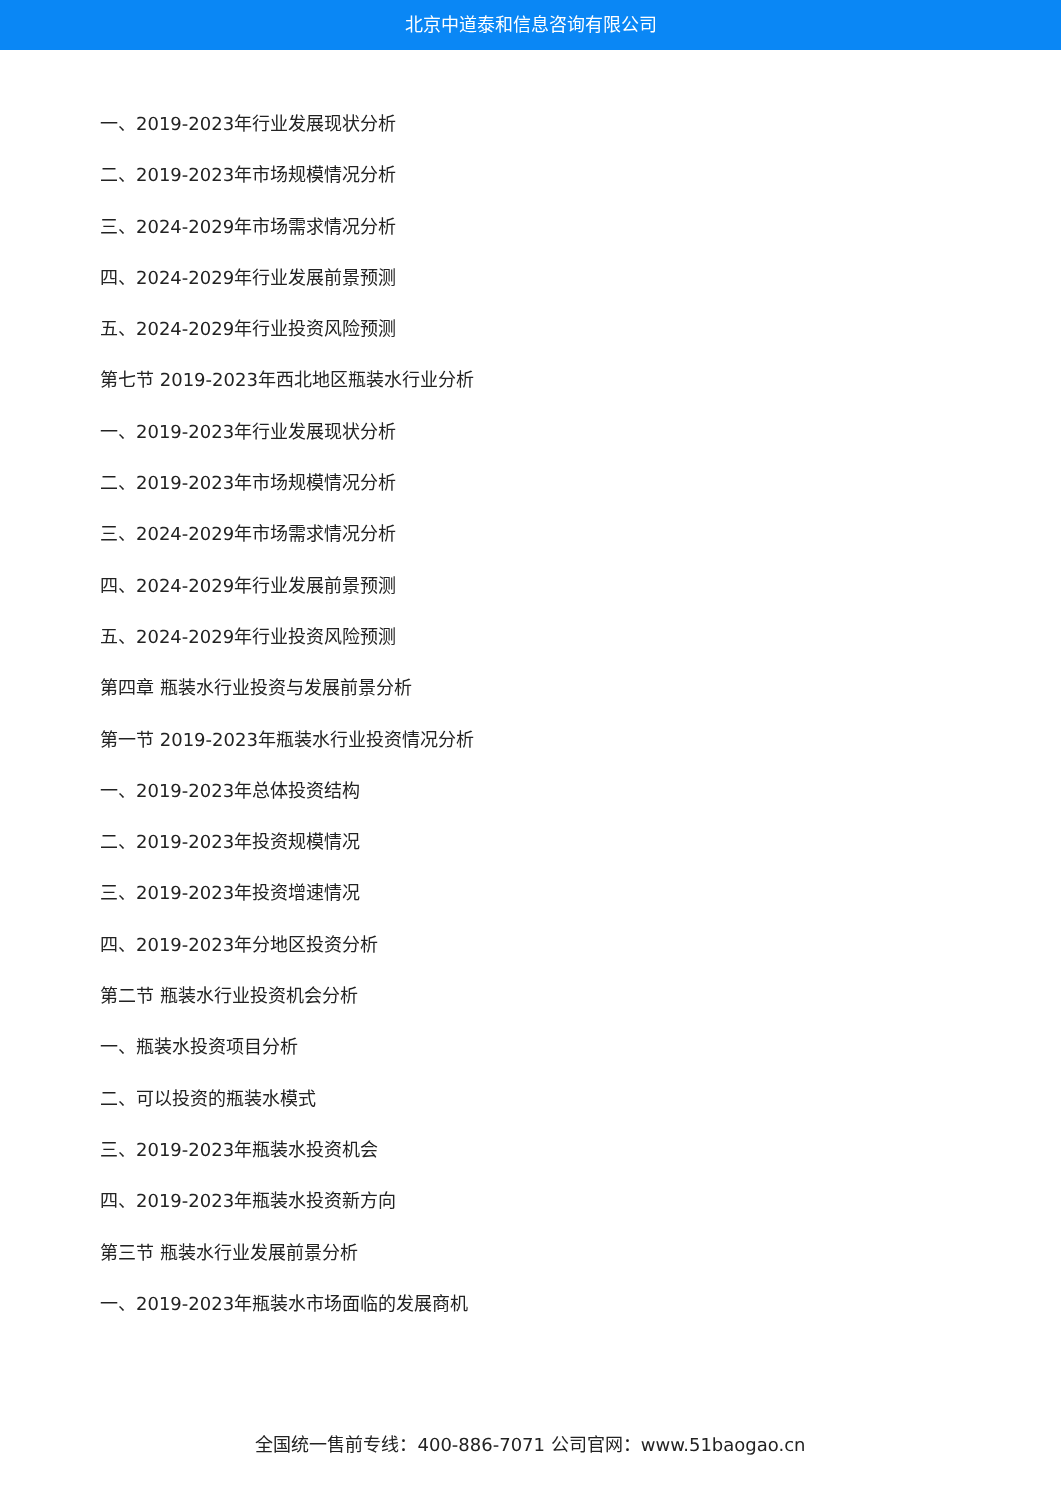北京中道泰和信息咨询有限公司
一、2019-2023年行业发展现状分析
二、2019-2023年市场规模情况分析
三、2024-2029年市场需求情况分析
四、2024-2029年行业发展前景预测
五、2024-2029年行业投资风险预测
第七节 2019-2023年西北地区瓶装水行业分析
一、2019-2023年行业发展现状分析
二、2019-2023年市场规模情况分析
三、2024-2029年市场需求情况分析
四、2024-2029年行业发展前景预测
五、2024-2029年行业投资风险预测
第四章 瓶装水行业投资与发展前景分析
第一节 2019-2023年瓶装水行业投资情况分析
一、2019-2023年总体投资结构
二、2019-2023年投资规模情况
三、2019-2023年投资增速情况
四、2019-2023年分地区投资分析
第二节 瓶装水行业投资机会分析
一、瓶装水投资项目分析
二、可以投资的瓶装水模式
三、2019-2023年瓶装水投资机会
四、2019-2023年瓶装水投资新方向
第三节 瓶装水行业发展前景分析
一、2019-2023年瓶装水市场面临的发展商机
全国统一售前专线：400-886-7071 公司官网：www.51baogao.cn